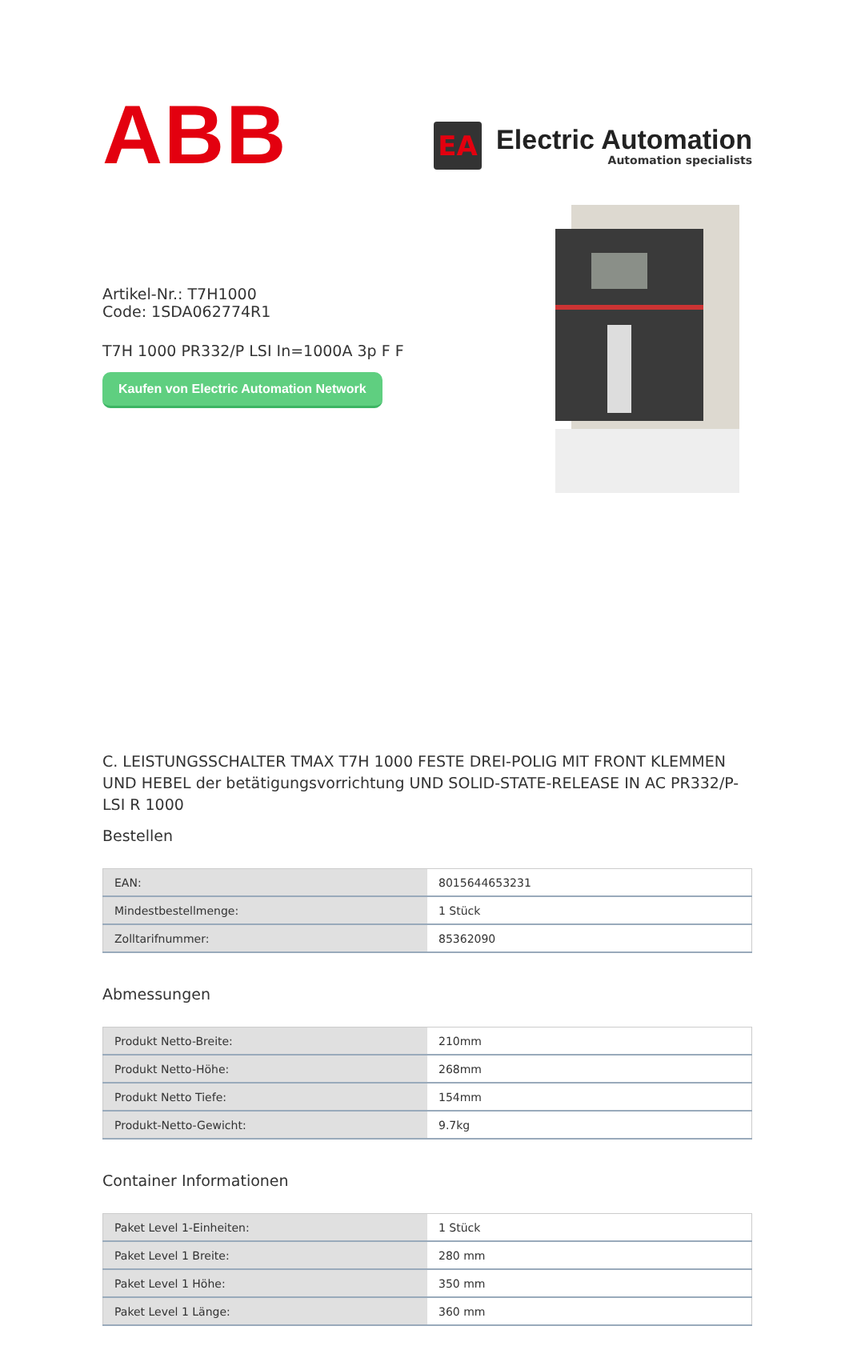ABB
EA
Electric Automation
Automation specialists
Artikel-Nr.: T7H1000
Code: 1SDA062774R1
T7H 1000 PR332/P LSI In=1000A 3p F F
Kaufen von Electric Automation Network
C. LEISTUNGSSCHALTER TMAX T7H 1000 FESTE DREI-POLIG MIT FRONT KLEMMEN UND HEBEL der betätigungsvorrichtung UND SOLID-STATE-RELEASE IN AC PR332/P-LSI R 1000
Bestellen
| EAN: | 8015644653231 |
| Mindestbestellmenge: | 1 Stück |
| Zolltarifnummer: | 85362090 |
Abmessungen
| Produkt Netto-Breite: | 210mm |
| Produkt Netto-Höhe: | 268mm |
| Produkt Netto Tiefe: | 154mm |
| Produkt-Netto-Gewicht: | 9.7kg |
Container Informationen
| Paket Level 1-Einheiten: | 1 Stück |
| Paket Level 1 Breite: | 280 mm |
| Paket Level 1 Höhe: | 350 mm |
| Paket Level 1 Länge: | 360 mm |